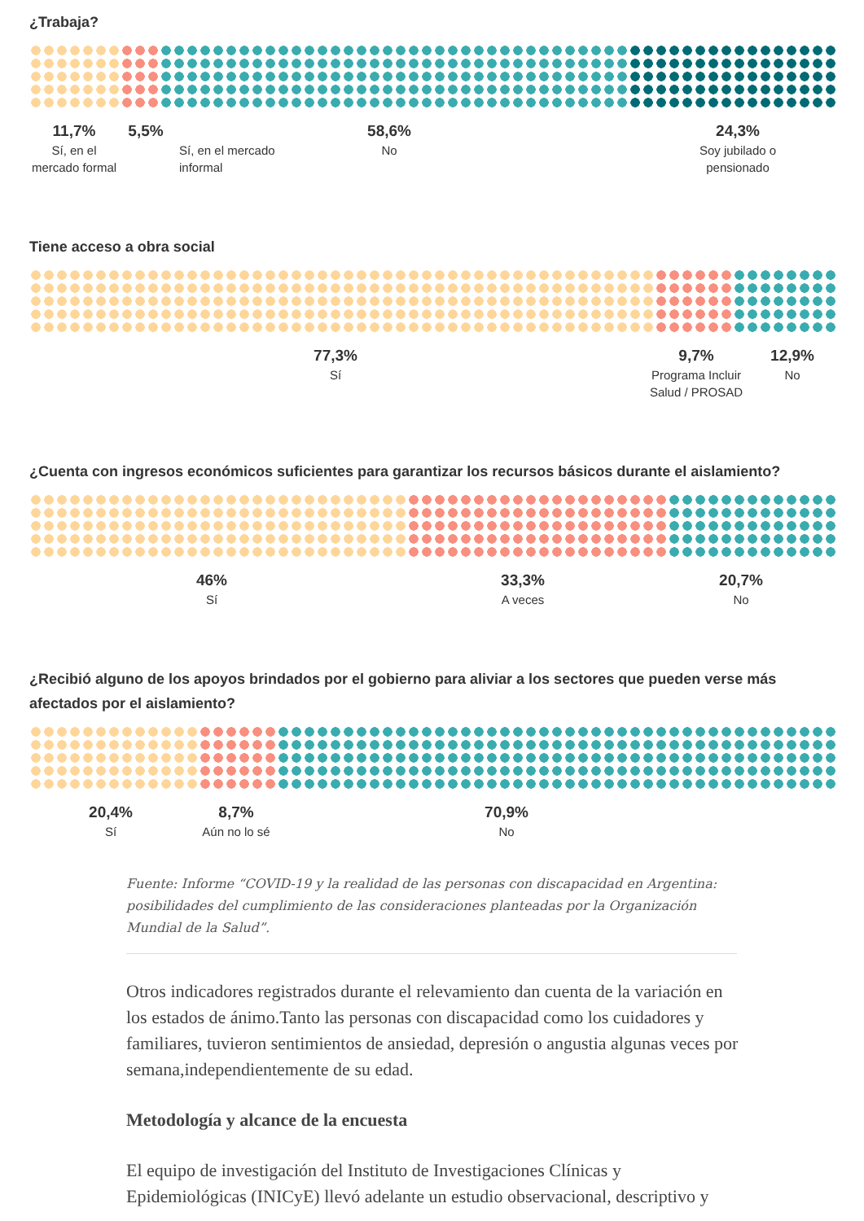¿Trabaja?
11,7%
Sí, en el mercado formal
5,5%
Sí, en el mercado informal
58,6%
No
24,3%
Soy jubilado o pensionado
Tiene acceso a obra social
77,3%
Sí
9,7%
Programa Incluir Salud / PROSAD
12,9%
No
¿Cuenta con ingresos económicos suficientes para garantizar los recursos básicos durante el aislamiento?
46%
Sí
33,3%
A veces
20,7%
No
¿Recibió alguno de los apoyos brindados por el gobierno para aliviar a los sectores que pueden verse más afectados por el aislamiento?
20,4%
Sí
8,7%
Aún no lo sé
70,9%
No
Fuente: Informe “COVID-19 y la realidad de las personas con discapacidad en Argentina: posibilidades del cumplimiento de las consideraciones planteadas por la Organización Mundial de la Salud”.
Otros indicadores registrados durante el relevamiento dan cuenta de la variación en los estados de ánimo.Tanto las personas con discapacidad como los cuidadores y familiares, tuvieron sentimientos de ansiedad, depresión o angustia algunas veces por semana,independientemente de su edad.
Metodología y alcance de la encuesta
El equipo de investigación del Instituto de Investigaciones Clínicas y Epidemiológicas (INICyE) llevó adelante un estudio observacional, descriptivo y